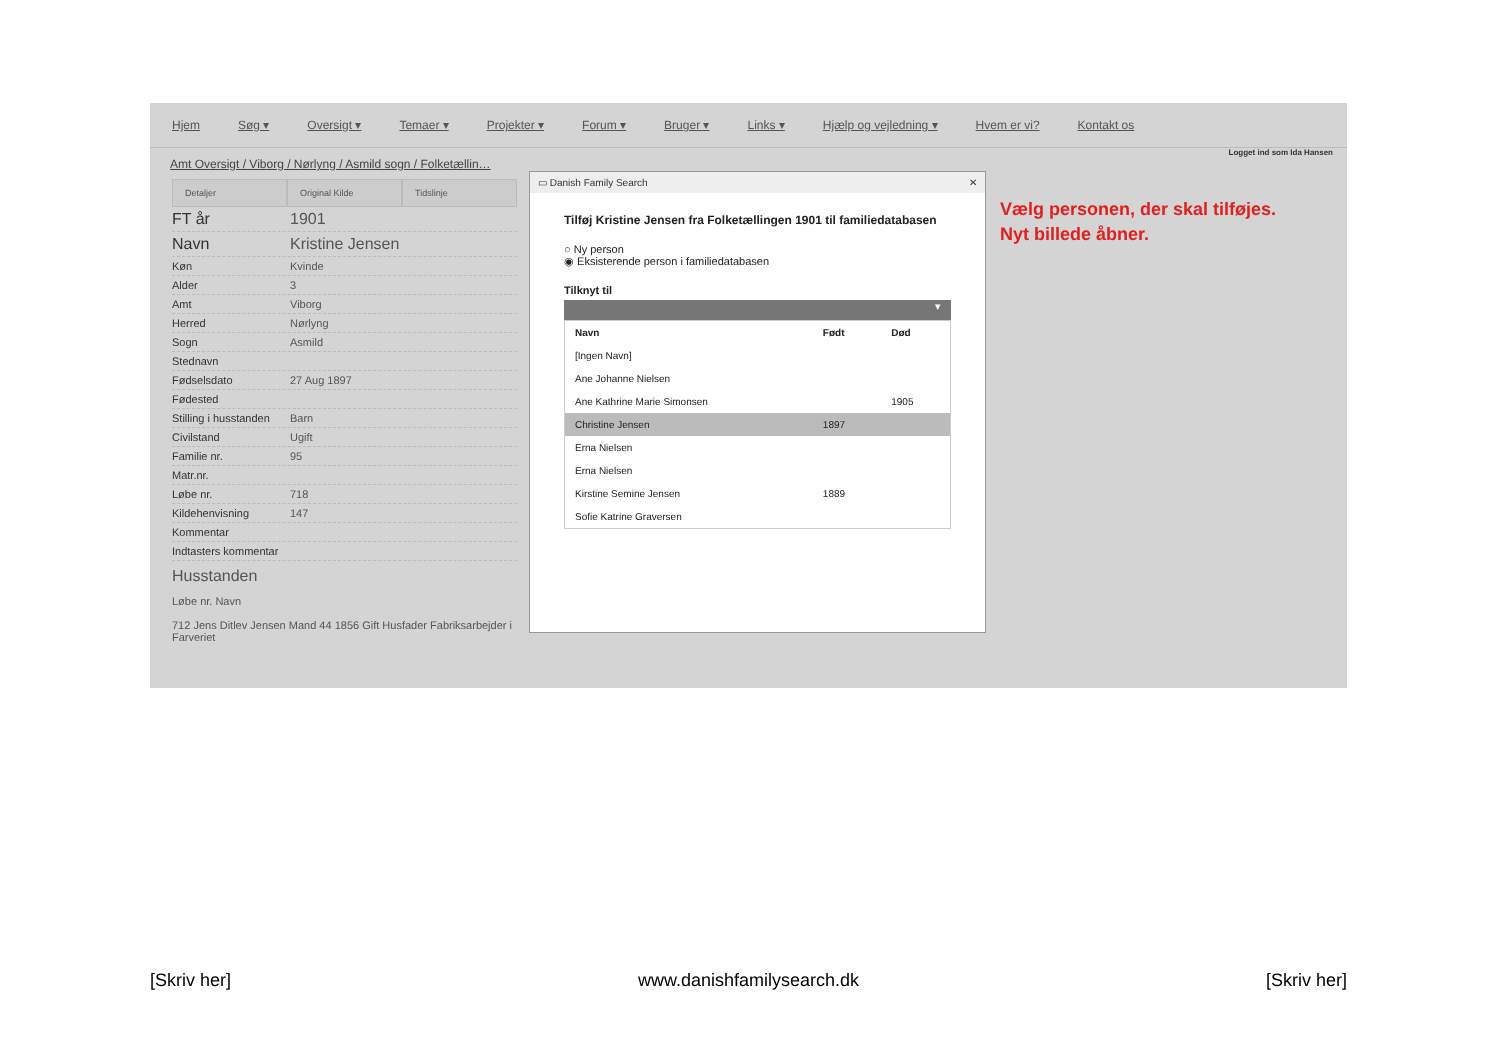Hjem Søg ▾ Oversigt ▾ Temaer ▾ Projekter ▾ Forum ▾ Bruger ▾ Links ▾ Hjælp og vejledning ▾ Hvem er vi? Kontakt os
Logget ind som Ida Hansen
Amt Oversigt / Viborg / Nørlyng / Asmild sogn / Folketællin…
Detaljer Original Kilde Tidslinje
FT år 1901
Navn Kristine Jensen
Køn Kvinde
Alder 3
Amt Viborg
Herred Nørlyng
Sogn Asmild
Stednavn
Fødselsdato 27 Aug 1897
Fødested
Stilling i husstanden Barn
Civilstand Ugift
Familie nr. 95
Matr.nr.
Løbe nr. 718
Kildehenvisning 147
Kommentar
Indtasters kommentar
Husstanden
Løbe nr. Navn
712 Jens Ditlev Jensen Mand 44 1856 Gift Husfader Fabriksarbejder i Farveriet
▭ Danish Family Search ✕
Tilføj Kristine Jensen fra Folketællingen 1901 til familiedatabasen
○ Ny person
◉ Eksisterende person i familiedatabasen
Tilknyt til
▾
| Navn | Født | Død |
| --- | --- | --- |
| [Ingen Navn] | | |
| Ane Johanne Nielsen | | |
| Ane Kathrine Marie Simonsen | | 1905 |
| Christine Jensen | 1897 | |
| Erna Nielsen | | |
| Erna Nielsen | | |
| Kirstine Semine Jensen | 1889 | |
| Sofie Katrine Graversen | | |
Vælg personen, der skal tilføjes.
Nyt billede åbner.
[Skriv her] www.danishfamilysearch.dk [Skriv her]